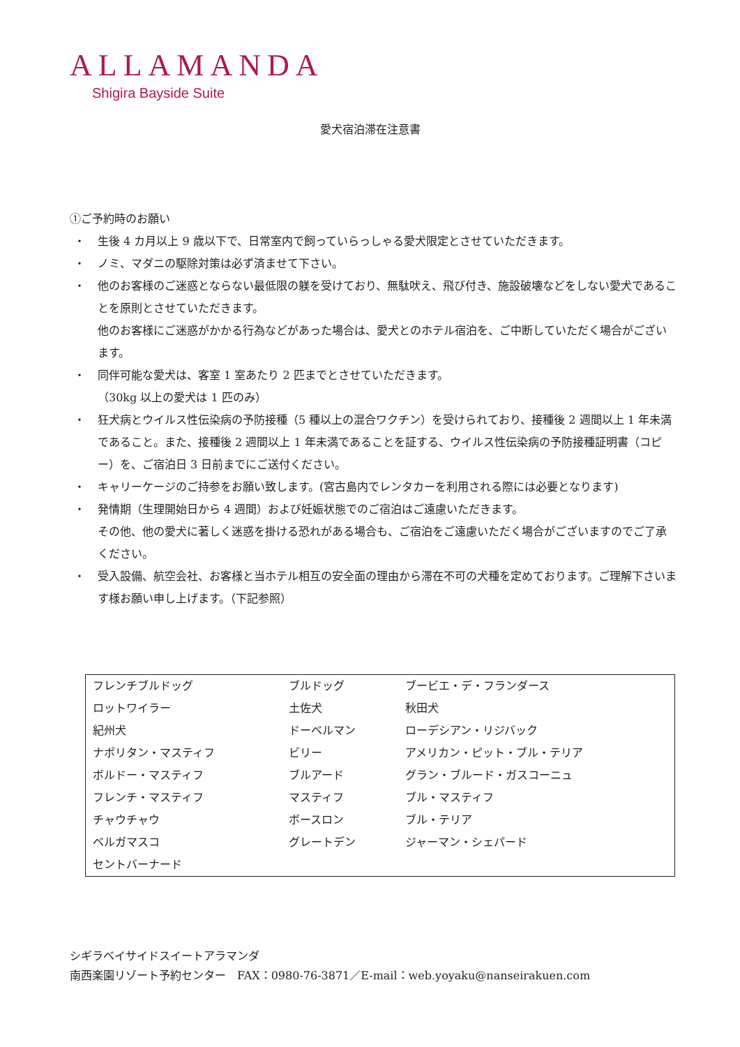ALLAMANDA
Shigira Bayside Suite
愛犬宿泊滞在注意書
①ご予約時のお願い
・ 生後 4 カ月以上 9 歳以下で、日常室内で飼っていらっしゃる愛犬限定とさせていただきます。
・ ノミ、マダニの駆除対策は必ず済ませて下さい。
・ 他のお客様のご迷惑とならない最低限の躾を受けており、無駄吠え、飛び付き、施設破壊などをしない愛犬であることを原則とさせていただきます。
他のお客様にご迷惑がかかる行為などがあった場合は、愛犬とのホテル宿泊を、ご中断していただく場合がございます。
・ 同伴可能な愛犬は、客室 1 室あたり 2 匹までとさせていただきます。
（30kg 以上の愛犬は 1 匹のみ）
・ 狂犬病とウイルス性伝染病の予防接種（5 種以上の混合ワクチン）を受けられており、接種後 2 週間以上 1 年未満であること。また、接種後 2 週間以上 1 年未満であることを証する、ウイルス性伝染病の予防接種証明書（コピー）を、ご宿泊日 3 日前までにご送付ください。
・ キャリーケージのご持参をお願い致します。(宮古島内でレンタカーを利用される際には必要となります)
・ 発情期（生理開始日から 4 週間）および妊娠状態でのご宿泊はご遠慮いただきます。
その他、他の愛犬に著しく迷惑を掛ける恐れがある場合も、ご宿泊をご遠慮いただく場合がございますのでご了承ください。
・ 受入設備、航空会社、お客様と当ホテル相互の安全面の理由から滞在不可の犬種を定めております。ご理解下さいます様お願い申し上げます。（下記参照）
| フレンチブルドッグ | ブルドッグ | ブービエ・デ・フランダース |
| ロットワイラー | 土佐犬 | 秋田犬 |
| 紀州犬 | ドーベルマン | ローデシアン・リジバック |
| ナポリタン・マスティフ | ビリー | アメリカン・ピット・ブル・テリア |
| ボルドー・マスティフ | ブルアード | グラン・ブルード・ガスコーニュ |
| フレンチ・マスティフ | マスティフ | ブル・マスティフ |
| チャウチャウ | ボースロン | ブル・テリア |
| ベルガマスコ | グレートデン | ジャーマン・シェパード |
| セントバーナード | | |
シギラベイサイドスイートアラマンダ
南西楽園リゾート予約センター　FAX：0980-76-3871／E-mail：web.yoyaku@nanseirakuen.com